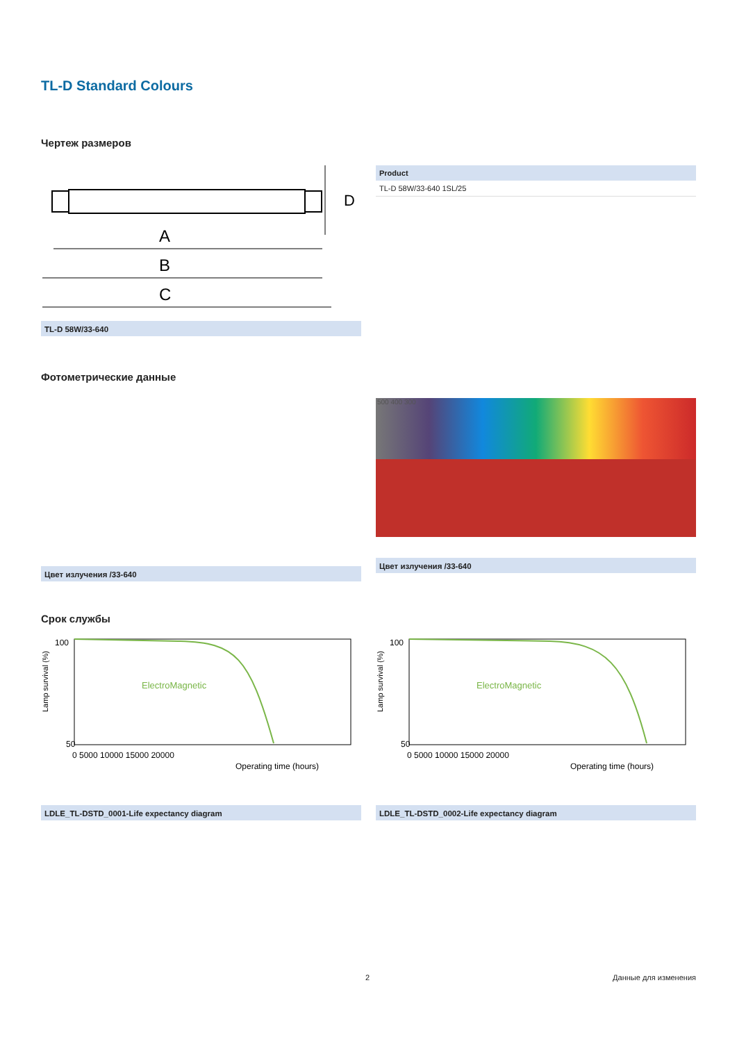TL-D Standard Colours
Чертеж размеров
A
B
C
D
TL-D 58W/33-640
| Product |
| --- |
| TL-D 58W/33-640 1SL/25 |
Фотометрические данные
Цвет излучения /33-640
500 400 300
Цвет излучения /33-640
Срок службы
Lamp survival (%)
ElectroMagnetic
100
50
0 5000 10000 15000 20000
Operating time (hours)
LDLE_TL-DSTD_0001-Life expectancy diagram
Lamp survival (%)
ElectroMagnetic
100
50
0 5000 10000 15000 20000
Operating time (hours)
LDLE_TL-DSTD_0002-Life expectancy diagram
2 Данные для изменения